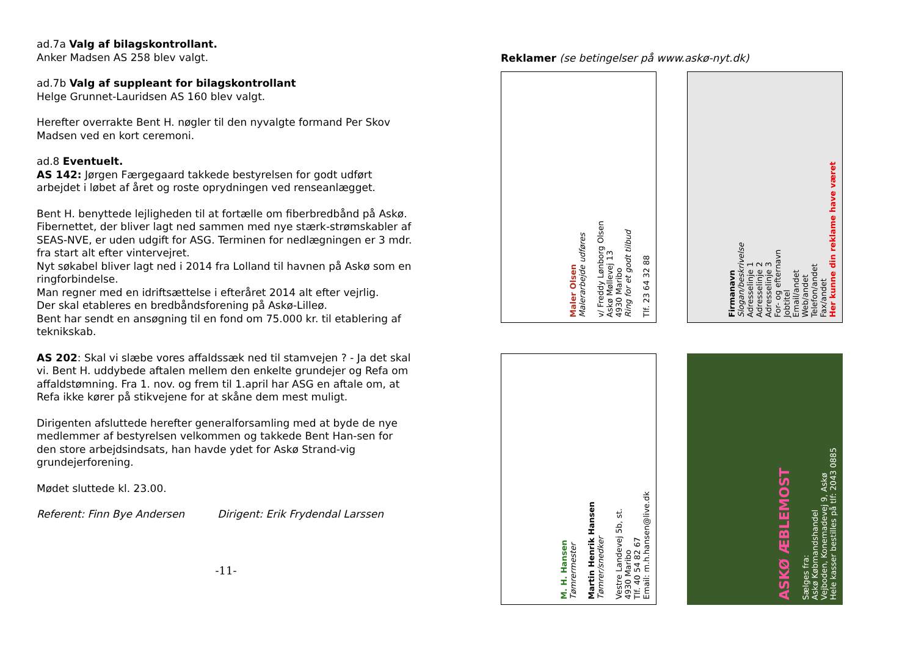ad.7a Valg af bilagskontrollant.
Anker Madsen AS 258 blev valgt.
ad.7b Valg af suppleant for bilagskontrollant
Helge Grunnet-Lauridsen AS 160 blev valgt.
Herefter overrakte Bent H. nøgler til den nyvalgte formand Per Skov Madsen ved en kort ceremoni.
ad.8 Eventuelt.
AS 142: Jørgen Færgegaard takkede bestyrelsen for godt udført arbejdet i løbet af året og roste oprydningen ved renseanlægget.
Bent H. benyttede lejligheden til at fortælle om fiberbredbånd på Askø. Fibernettet, der bliver lagt ned sammen med nye stærk-strømskabler af SEAS-NVE, er uden udgift for ASG. Terminen for nedlægningen er 3 mdr. fra start alt efter vintervejret.
Nyt søkabel bliver lagt ned i 2014 fra Lolland til havnen på Askø som en ringforbindelse.
Man regner med en idriftsættelse i efteråret 2014 alt efter vejrlig.
Der skal etableres en bredbåndsforening på Askø-Lilleø.
Bent har sendt en ansøgning til en fond om 75.000 kr. til etablering af teknikskab.
AS 202: Skal vi slæbe vores affaldssæk ned til stamvejen ? - Ja det skal vi. Bent H. uddybede aftalen mellem den enkelte grundejer og Refa om affaldstømning. Fra 1. nov. og frem til 1.april har ASG en aftale om, at Refa ikke kører på stikvejene for at skåne dem mest muligt.
Dirigenten afsluttede herefter generalforsamling med at byde de nye medlemmer af bestyrelsen velkommen og takkede Bent Han-sen for den store arbejdsindsats, han havde ydet for Askø Strand-vig grundejerforening.
Mødet sluttede kl. 23.00.
Referent: Finn Bye Andersen Dirigent: Erik Frydendal Larssen
-11-
Reklamer (se betingelser på www.askø-nyt.dk)
Maler Olsen
Malerarbejde udføres
v/ Freddy Lønborg Olsen
Askø Møllevej 13
4930 Maribo
Ring for et godt tilbud
Tlf. 23 64 32 88
Firmanavn
Slogan/beskrivelse
Adresselinje 1
Adresselinje 2
Adresselinje 3
For- og efternavn
Jobtitel
Email/andet
Web/andet
Telefon/andet
Fax/andet
Her kunne din reklame have været
M. H. Hansen
Tømrermester
Martin Henrik Hansen
Tømrer/snedker
Vestre Landevej 5b, st.
4930 Maribo
Tlf. 40 54 82 67
Email: m.h.hansen@live.dk
ASKØ ÆBLEMOST
Sælges fra:
Askø Købmandshandel
Vejboden, Konemadevej 9, Askø
Hele kasser bestilles på tlf: 2043 0885